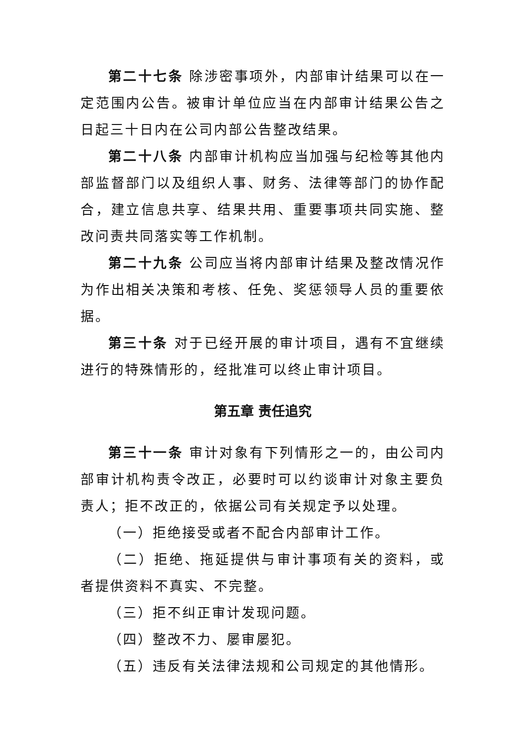第二十七条 除涉密事项外，内部审计结果可以在一定范围内公告。被审计单位应当在内部审计结果公告之日起三十日内在公司内部公告整改结果。
第二十八条 内部审计机构应当加强与纪检等其他内部监督部门以及组织人事、财务、法律等部门的协作配合，建立信息共享、结果共用、重要事项共同实施、整改问责共同落实等工作机制。
第二十九条 公司应当将内部审计结果及整改情况作为作出相关决策和考核、任免、奖惩领导人员的重要依据。
第三十条 对于已经开展的审计项目，遇有不宜继续进行的特殊情形的，经批准可以终止审计项目。
第五章 责任追究
第三十一条 审计对象有下列情形之一的，由公司内部审计机构责令改正，必要时可以约谈审计对象主要负责人；拒不改正的，依据公司有关规定予以处理。
（一）拒绝接受或者不配合内部审计工作。
（二）拒绝、拖延提供与审计事项有关的资料，或者提供资料不真实、不完整。
（三）拒不纠正审计发现问题。
（四）整改不力、屡审屡犯。
（五）违反有关法律法规和公司规定的其他情形。